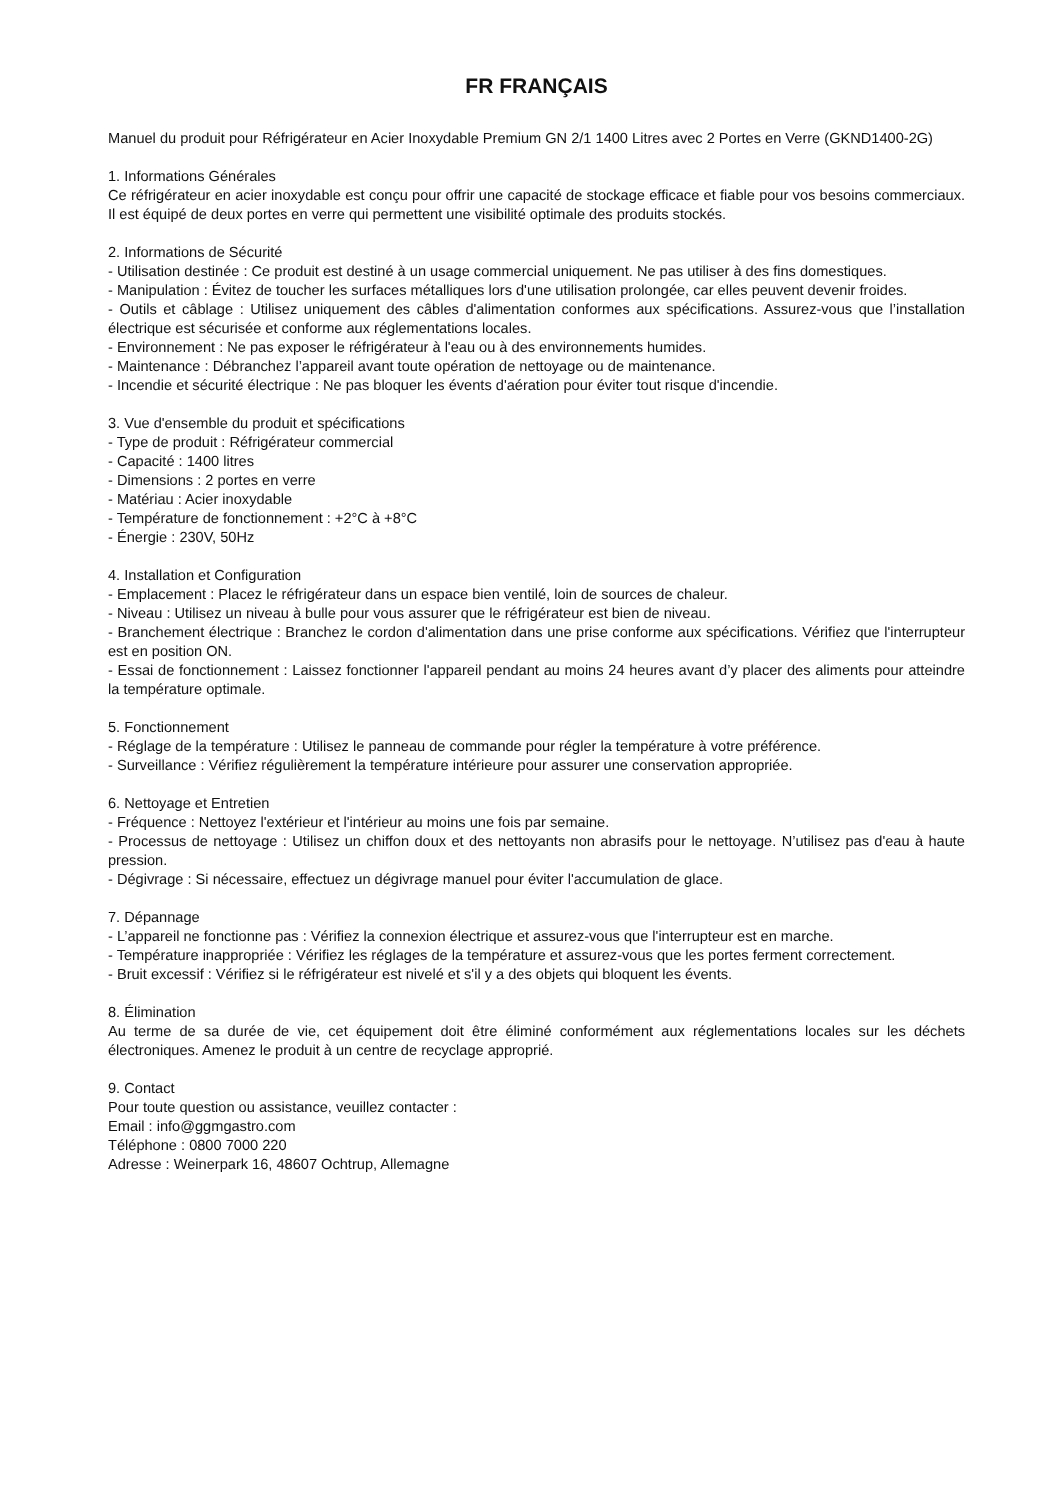FR FRANÇAIS
Manuel du produit pour Réfrigérateur en Acier Inoxydable Premium GN 2/1 1400 Litres avec 2 Portes en Verre (GKND1400-2G)
1. Informations Générales
Ce réfrigérateur en acier inoxydable est conçu pour offrir une capacité de stockage efficace et fiable pour vos besoins commerciaux. Il est équipé de deux portes en verre qui permettent une visibilité optimale des produits stockés.
2. Informations de Sécurité
- Utilisation destinée : Ce produit est destiné à un usage commercial uniquement. Ne pas utiliser à des fins domestiques.
- Manipulation : Évitez de toucher les surfaces métalliques lors d'une utilisation prolongée, car elles peuvent devenir froides.
- Outils et câblage : Utilisez uniquement des câbles d'alimentation conformes aux spécifications. Assurez-vous que l’installation électrique est sécurisée et conforme aux réglementations locales.
- Environnement : Ne pas exposer le réfrigérateur à l'eau ou à des environnements humides.
- Maintenance : Débranchez l’appareil avant toute opération de nettoyage ou de maintenance.
- Incendie et sécurité électrique : Ne pas bloquer les évents d'aération pour éviter tout risque d'incendie.
3. Vue d'ensemble du produit et spécifications
- Type de produit : Réfrigérateur commercial
- Capacité : 1400 litres
- Dimensions : 2 portes en verre
- Matériau : Acier inoxydable
- Température de fonctionnement : +2°C à +8°C
- Énergie : 230V, 50Hz
4. Installation et Configuration
- Emplacement : Placez le réfrigérateur dans un espace bien ventilé, loin de sources de chaleur.
- Niveau : Utilisez un niveau à bulle pour vous assurer que le réfrigérateur est bien de niveau.
- Branchement électrique : Branchez le cordon d'alimentation dans une prise conforme aux spécifications. Vérifiez que l'interrupteur est en position ON.
- Essai de fonctionnement : Laissez fonctionner l'appareil pendant au moins 24 heures avant d’y placer des aliments pour atteindre la température optimale.
5. Fonctionnement
- Réglage de la température : Utilisez le panneau de commande pour régler la température à votre préférence.
- Surveillance : Vérifiez régulièrement la température intérieure pour assurer une conservation appropriée.
6. Nettoyage et Entretien
- Fréquence : Nettoyez l'extérieur et l'intérieur au moins une fois par semaine.
- Processus de nettoyage : Utilisez un chiffon doux et des nettoyants non abrasifs pour le nettoyage. N’utilisez pas d'eau à haute pression.
- Dégivrage : Si nécessaire, effectuez un dégivrage manuel pour éviter l'accumulation de glace.
7. Dépannage
- L’appareil ne fonctionne pas : Vérifiez la connexion électrique et assurez-vous que l'interrupteur est en marche.
- Température inappropriée : Vérifiez les réglages de la température et assurez-vous que les portes ferment correctement.
- Bruit excessif : Vérifiez si le réfrigérateur est nivelé et s'il y a des objets qui bloquent les évents.
8. Élimination
Au terme de sa durée de vie, cet équipement doit être éliminé conformément aux réglementations locales sur les déchets électroniques. Amenez le produit à un centre de recyclage approprié.
9. Contact
Pour toute question ou assistance, veuillez contacter :
Email : info@ggmgastro.com
Téléphone : 0800 7000 220
Adresse : Weinerpark 16, 48607 Ochtrup, Allemagne